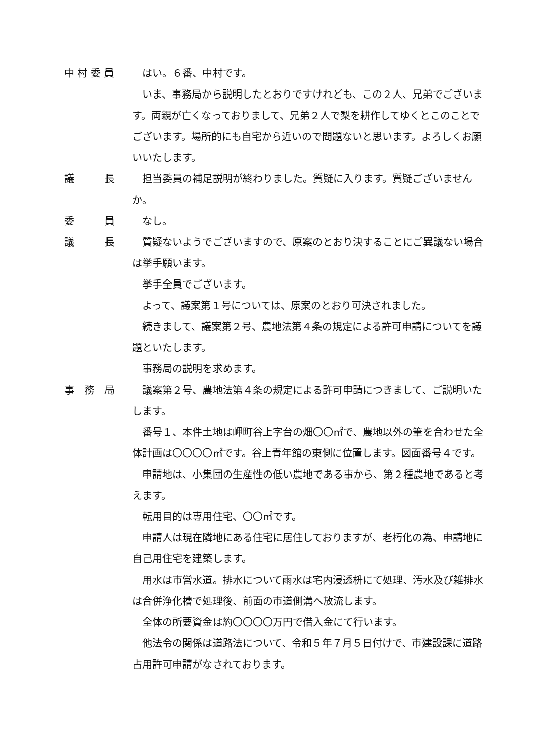中 村 委 員 はい。６番、中村です。
いま、事務局から説明したとおりですけれども、この２人、兄弟でございます。両親が亡くなっておりまして、兄弟２人で梨を耕作してゆくとこのことでございます。場所的にも自宅から近いので問題ないと思います。よろしくお願いいたします。
議　　　長 担当委員の補足説明が終わりました。質疑に入ります。質疑ございませんか。
委　　　員 なし。
議　　　長 質疑ないようでございますので、原案のとおり決することにご異議ない場合は挙手願います。
挙手全員でございます。
よって、議案第１号については、原案のとおり可決されました。
続きまして、議案第２号、農地法第４条の規定による許可申請についてを議題といたします。
事務局の説明を求めます。
事　務　局 議案第２号、農地法第４条の規定による許可申請につきまして、ご説明いたします。
番号１、本件土地は岬町谷上字台の畑〇〇㎡で、農地以外の筆を合わせた全体計画は〇〇〇〇㎡です。谷上青年館の東側に位置します。図面番号４です。
申請地は、小集団の生産性の低い農地である事から、第２種農地であると考えます。
転用目的は専用住宅、〇〇㎡です。
申請人は現在隣地にある住宅に居住しておりますが、老朽化の為、申請地に自己用住宅を建築します。
用水は市営水道。排水について雨水は宅内浸透枡にて処理、汚水及び雑排水は合併浄化槽で処理後、前面の市道側溝へ放流します。
全体の所要資金は約〇〇〇〇万円で借入金にて行います。
他法令の関係は道路法について、令和５年７月５日付けで、市建設課に道路占用許可申請がなされております。